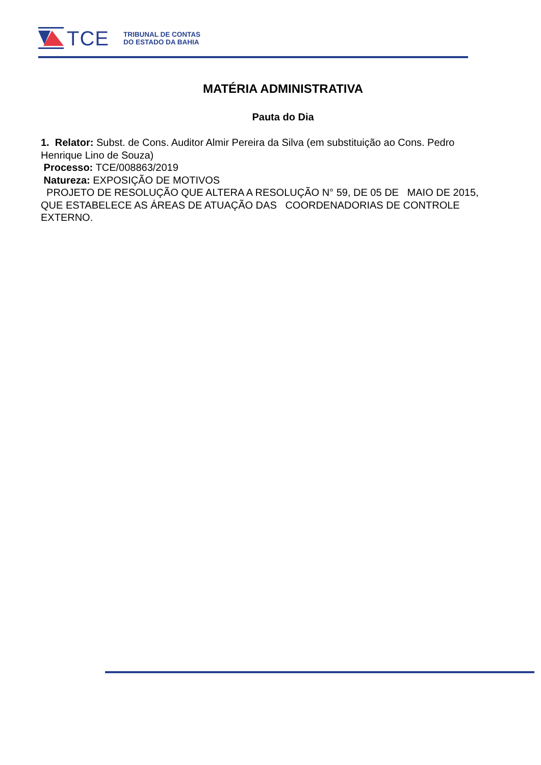TCE
TRIBUNAL DE CONTAS
DO ESTADO DA BAHIA
MATÉRIA ADMINISTRATIVA
Pauta do Dia
1. Relator: Subst. de Cons. Auditor Almir Pereira da Silva (em substituição ao Cons. Pedro Henrique Lino de Souza)
Processo: TCE/008863/2019
Natureza: EXPOSIÇÃO DE MOTIVOS
PROJETO DE RESOLUÇÃO QUE ALTERA A RESOLUÇÃO N° 59, DE 05 DE MAIO DE 2015, QUE ESTABELECE AS ÁREAS DE ATUAÇÃO DAS COORDENADORIAS DE CONTROLE EXTERNO.